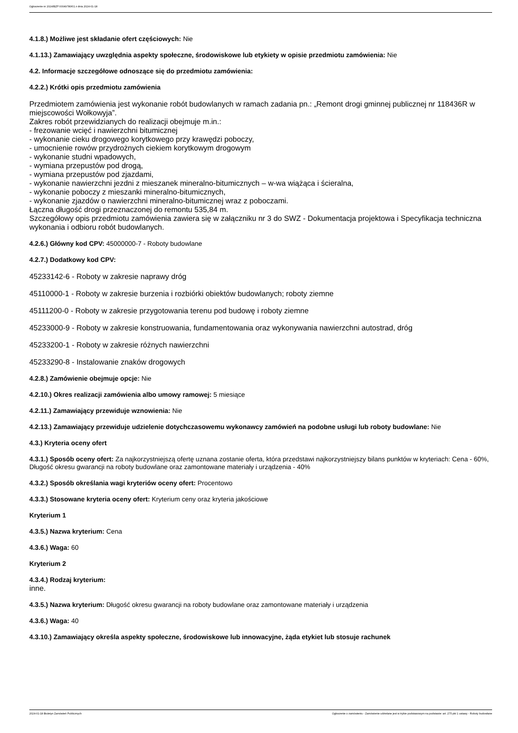Ogłoszenie nr 2024/BZP 00049780/01 z dnia 2024-01-18
4.1.8.) Możliwe jest składanie ofert częściowych: Nie
4.1.13.) Zamawiający uwzględnia aspekty społeczne, środowiskowe lub etykiety w opisie przedmiotu zamówienia: Nie
4.2. Informacje szczegółowe odnoszące się do przedmiotu zamówienia:
4.2.2.) Krótki opis przedmiotu zamówienia
Przedmiotem zamówienia jest wykonanie robót budowlanych w ramach zadania pn.: „Remont drogi gminnej publicznej nr 118436R w miejscowości Wołkowyja”.
Zakres robót przewidzianych do realizacji obejmuje m.in.:
- frezowanie wcięć i nawierzchni bitumicznej
- wykonanie cieku drogowego korytkowego przy krawędzi poboczy,
- umocnienie rowów przydrożnych ciekiem korytkowym drogowym
- wykonanie studni wpadowych,
- wymiana przepustów pod drogą,
- wymiana przepustów pod zjazdami,
- wykonanie nawierzchni jezdni z mieszanek mineralno-bitumicznych – w-wa wiążąca i ścieralna,
- wykonanie poboczy z mieszanki mineralno-bitumicznych,
- wykonanie zjazdów o nawierzchni mineralno-bitumicznej wraz z poboczami.
Łączna długość drogi przeznaczonej do remontu 535,84 m.
Szczegółowy opis przedmiotu zamówienia zawiera się w załączniku nr 3 do SWZ - Dokumentacja projektowa i Specyfikacja techniczna wykonania i odbioru robót budowlanych.
4.2.6.) Główny kod CPV: 45000000-7 - Roboty budowlane
4.2.7.) Dodatkowy kod CPV:
45233142-6 - Roboty w zakresie naprawy dróg
45110000-1 - Roboty w zakresie burzenia i rozbiórki obiektów budowlanych; roboty ziemne
45111200-0 - Roboty w zakresie przygotowania terenu pod budowę i roboty ziemne
45233000-9 - Roboty w zakresie konstruowania, fundamentowania oraz wykonywania nawierzchni autostrad, dróg
45233200-1 - Roboty w zakresie różnych nawierzchni
45233290-8 - Instalowanie znaków drogowych
4.2.8.) Zamówienie obejmuje opcje: Nie
4.2.10.) Okres realizacji zamówienia albo umowy ramowej: 5 miesiące
4.2.11.) Zamawiający przewiduje wznowienia: Nie
4.2.13.) Zamawiający przewiduje udzielenie dotychczasowemu wykonawcy zamówień na podobne usługi lub roboty budowlane: Nie
4.3.) Kryteria oceny ofert
4.3.1.) Sposób oceny ofert: Za najkorzystniejszą ofertę uznana zostanie oferta, która przedstawi najkorzystniejszy bilans punktów w kryteriach: Cena - 60%, Długość okresu gwarancji na roboty budowlane oraz zamontowane materiały i urządzenia - 40%
4.3.2.) Sposób określania wagi kryteriów oceny ofert: Procentowo
4.3.3.) Stosowane kryteria oceny ofert: Kryterium ceny oraz kryteria jakościowe
Kryterium 1
4.3.5.) Nazwa kryterium: Cena
4.3.6.) Waga: 60
Kryterium 2
4.3.4.) Rodzaj kryterium:
inne.
4.3.5.) Nazwa kryterium: Długość okresu gwarancji na roboty budowlane oraz zamontowane materiały i urządzenia
4.3.6.) Waga: 40
4.3.10.) Zamawiający określa aspekty społeczne, środowiskowe lub innowacyjne, żąda etykiet lub stosuje rachunek
2024-01-18 Biuletyn Zamówień Publicznych Ogłoszenie o zamówieniu - Zamówienie udzielane jest w trybie podstawowym na podstawie: art. 275 pkt 1 ustawy - Roboty budowlane